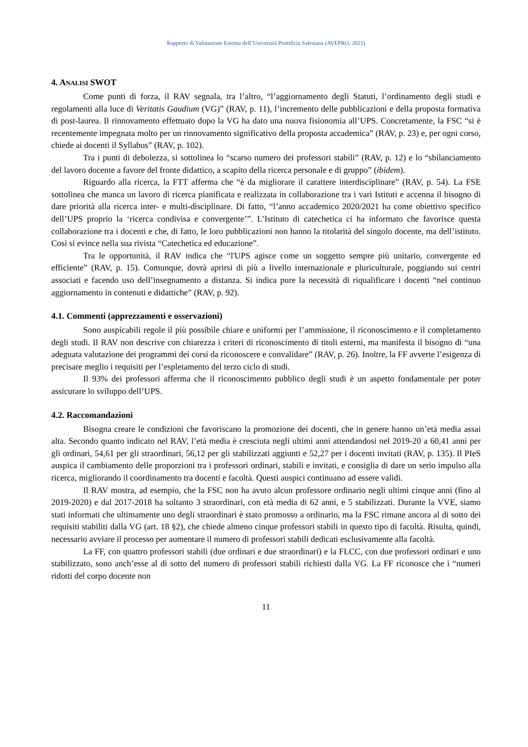Rapporto di Valutazione Esterna dell’Università Pontificia Salesiana (AVEPRO, 2021)
4. ANALISI SWOT
Come punti di forza, il RAV segnala, tra l’altro, “l’aggiornamento degli Statuti, l’ordinamento degli studi e regolamenti alla luce di Veritatis Gaudium (VG)” (RAV, p. 11), l’incremento delle pubblicazioni e della proposta formativa di post-laurea. Il rinnovamento effettuato dopo la VG ha dato una nuova fisionomia all’UPS. Concretamente, la FSC “si è recentemente impegnata molto per un rinnovamento significativo della proposta accademica” (RAV, p. 23) e, per ogni corso, chiede ai docenti il Syllabus” (RAV, p. 102).
Tra i punti di debolezza, si sottolinea lo “scarso numero dei professori stabili” (RAV, p. 12) e lo “sbilanciamento del lavoro docente a favore del fronte didattico, a scapito della ricerca personale e di gruppo” (ibidem).
Riguardo alla ricerca, la FTT afferma che “è da migliorare il carattere interdisciplinare” (RAV, p. 54). La FSE sottolinea che manca un lavoro di ricerca pianificata e realizzata in collaborazione tra i vari Istituti e accenna il bisogno di dare priorità alla ricerca inter- e multi-disciplinare. Di fatto, “l’anno accademico 2020/2021 ha come obiettivo specifico dell’UPS proprio la ‘ricerca condivisa e convergente’”. L’Istituto di catechetica ci ha informato che favorisce questa collaborazione tra i docenti e che, di fatto, le loro pubblicazioni non hanno la titolarità del singolo docente, ma dell’istituto. Così si evince nella sua rivista “Catechetica ed educazione”.
Tra le opportunità, il RAV indica che “l'UPS agisce come un soggetto sempre più unitario, convergente ed efficiente” (RAV, p. 15). Comunque, dovrà aprirsi di più a livello internazionale e pluriculturale, poggiando sui centri associati e facendo uso dell’insegnamento a distanza. Si indica pure la necessità di riqualificare i docenti “nel continuo aggiornamento in contenuti e didattiche” (RAV, p. 92).
4.1. Commenti (apprezzamenti e osservazioni)
Sono auspicabili regole il più possibile chiare e uniformi per l’ammissione, il riconoscimento e il completamento degli studi. Il RAV non descrive con chiarezza i criteri di riconoscimento di titoli esterni, ma manifesta il bisogno di “una adeguata valutazione dei programmi dei corsi da riconoscere e convalidare” (RAV, p. 26). Inoltre, la FF avverte l’esigenza di precisare meglio i requisiti per l’espletamento del terzo ciclo di studi.
Il 93% dei professori afferma che il riconoscimento pubblico degli studi è un aspetto fondamentale per poter assicurare lo sviluppo dell’UPS.
4.2. Raccomandazioni
Bisogna creare le condizioni che favoriscano la promozione dei docenti, che in genere hanno un’età media assai alta. Secondo quanto indicato nel RAV, l’età media è cresciuta negli ultimi anni attendandosi nel 2019-20 a 60,41 anni per gli ordinari, 54,61 per gli straordinari, 56,12 per gli stabilizzati aggiunti e 52,27 per i docenti invitati (RAV, p. 135). Il PIeS auspica il cambiamento delle proporzioni tra i professori ordinari, stabili e invitati, e consiglia di dare un serio impulso alla ricerca, migliorando il coordinamento tra docenti e facoltà. Questi auspici continuano ad essere validi.
Il RAV mostra, ad esempio, che la FSC non ha avuto alcun professore ordinario negli ultimi cinque anni (fino al 2019-2020) e dal 2017-2018 ha soltanto 3 straordinari, con età media di 62 anni, e 5 stabilizzati. Durante la VVE, siamo stati informati che ultimamente uno degli straordinari è stato promosso a ordinario, ma la FSC rimane ancora al di sotto dei requisiti stabiliti dalla VG (art. 18 §2), che chiede almeno cinque professori stabili in questo tipo di facoltà. Risulta, quindi, necessario avviare il processo per aumentare il numero di professori stabili dedicati esclusivamente alla facoltà.
La FF, con quattro professori stabili (due ordinari e due straordinari) e la FLCC, con due professori ordinari e uno stabilizzato, sono anch’esse al di sotto del numero di professori stabili richiesti dalla VG. La FF riconosce che i “numeri ridotti del corpo docente non
11